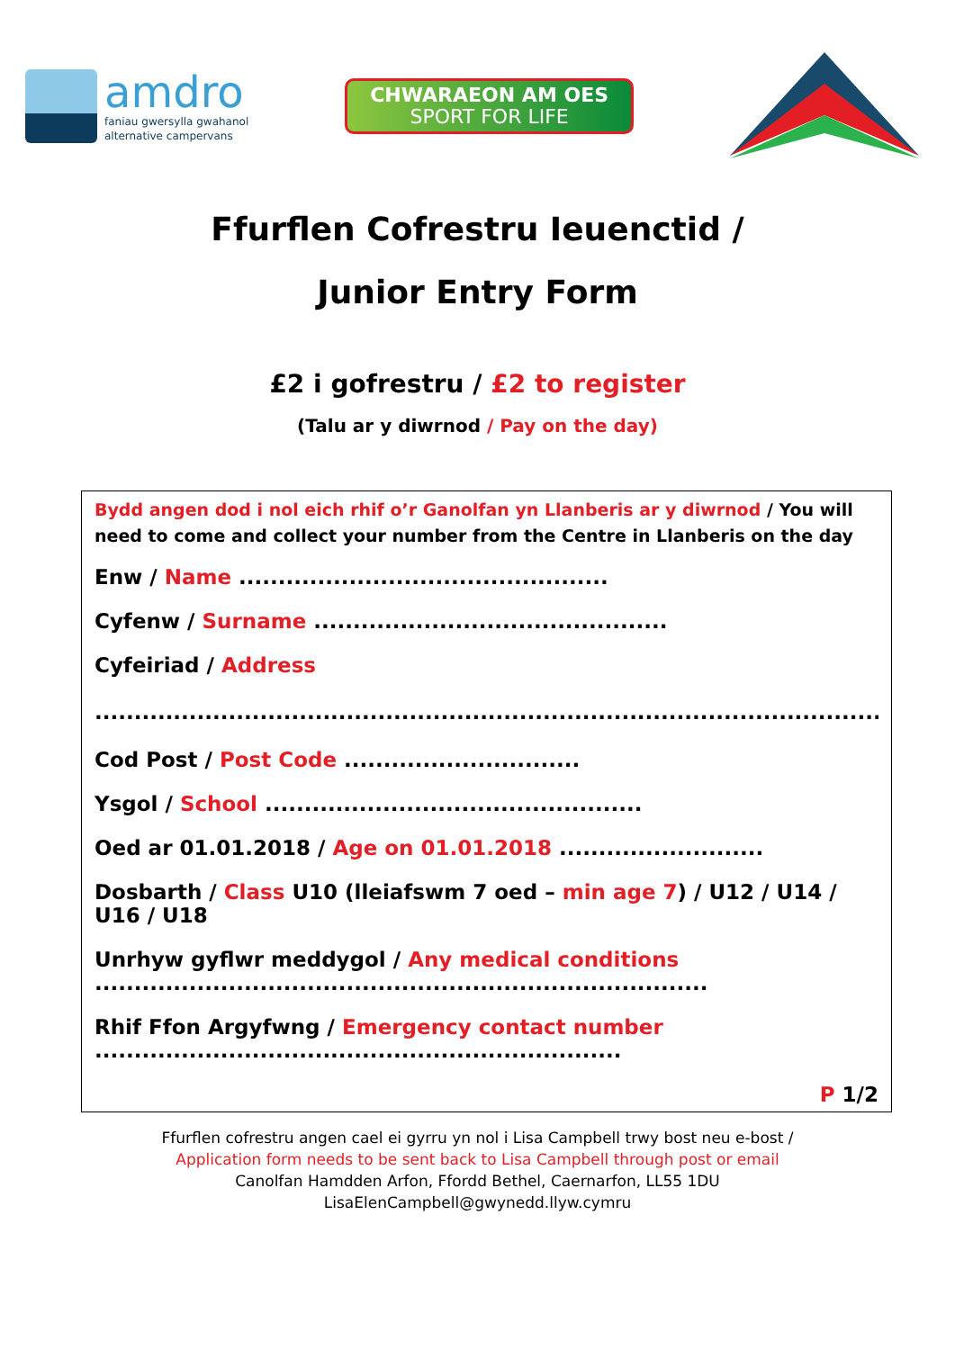amdro
faniau gwersylla gwahanol
alternative campervans
CHWARAEON AM OES
SPORT FOR LIFE
Ffurflen Cofrestru Ieuenctid /
Junior Entry Form
£2 i gofrestru / £2 to register
(Talu ar y diwrnod / Pay on the day)
Bydd angen dod i nol eich rhif o’r Ganolfan yn Llanberis ar y diwrnod / You will need to come and collect your number from the Centre in Llanberis on the day
Enw / Name ...............................................
Cyfenw / Surname .............................................
Cyfeiriad / Address
.........................................................................................................................................................................................................
Cod Post / Post Code ..............................
Ysgol / School ................................................
Oed ar 01.01.2018 / Age on 01.01.2018 ..........................
Dosbarth / Class U10 (lleiafswm 7 oed – min age 7) / U12 / U14 / U16 / U18
Unrhyw gyflwr meddygol / Any medical conditions
..............................................................................
Rhif Ffon Argyfwng / Emergency contact number
...................................................................
P 1/2
Ffurflen cofrestru angen cael ei gyrru yn nol i Lisa Campbell trwy bost neu e-bost /
Application form needs to be sent back to Lisa Campbell through post or email
Canolfan Hamdden Arfon, Ffordd Bethel, Caernarfon, LL55 1DU
LisaElenCampbell@gwynedd.llyw.cymru